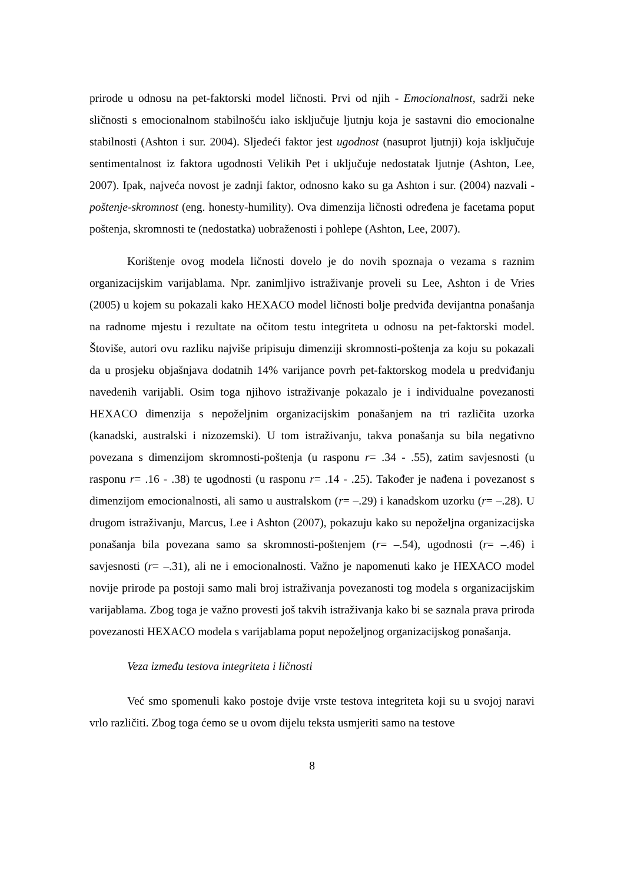prirode u odnosu na pet-faktorski model ličnosti. Prvi od njih - Emocionalnost, sadrži neke sličnosti s emocionalnom stabilnošću iako isključuje ljutnju koja je sastavni dio emocionalne stabilnosti (Ashton i sur. 2004). Sljedeći faktor jest ugodnost (nasuprot ljutnji) koja isključuje sentimentalnost iz faktora ugodnosti Velikih Pet i uključuje nedostatak ljutnje (Ashton, Lee, 2007). Ipak, najveća novost je zadnji faktor, odnosno kako su ga Ashton i sur. (2004) nazvali - poštenje-skromnost (eng. honesty-humility). Ova dimenzija ličnosti određena je facetama poput poštenja, skromnosti te (nedostatka) uobraženosti i pohlepe (Ashton, Lee, 2007).
Korištenje ovog modela ličnosti dovelo je do novih spoznaja o vezama s raznim organizacijskim varijablama. Npr. zanimljivo istraživanje proveli su Lee, Ashton i de Vries (2005) u kojem su pokazali kako HEXACO model ličnosti bolje predviđa devijantna ponašanja na radnome mjestu i rezultate na očitom testu integriteta u odnosu na pet-faktorski model. Štoviše, autori ovu razliku najviše pripisuju dimenziji skromnosti-poštenja za koju su pokazali da u prosjeku objašnjava dodatnih 14% varijance povrh pet-faktorskog modela u predviđanju navedenih varijabli. Osim toga njihovo istraživanje pokazalo je i individualne povezanosti HEXACO dimenzija s nepoželjnim organizacijskim ponašanjem na tri različita uzorka (kanadski, australski i nizozemski). U tom istraživanju, takva ponašanja su bila negativno povezana s dimenzijom skromnosti-poštenja (u rasponu r= .34 - .55), zatim savjesnosti (u rasponu r= .16 - .38) te ugodnosti (u rasponu r= .14 - .25). Također je nađena i povezanost s dimenzijom emocionalnosti, ali samo u australskom (r= –.29) i kanadskom uzorku (r= –.28). U drugom istraživanju, Marcus, Lee i Ashton (2007), pokazuju kako su nepoželjna organizacijska ponašanja bila povezana samo sa skromnosti-poštenjem (r= –.54), ugodnosti (r= –.46) i savjesnosti (r= –.31), ali ne i emocionalnosti. Važno je napomenuti kako je HEXACO model novije prirode pa postoji samo mali broj istraživanja povezanosti tog modela s organizacijskim varijablama. Zbog toga je važno provesti još takvih istraživanja kako bi se saznala prava priroda povezanosti HEXACO modela s varijablama poput nepoželjnog organizacijskog ponašanja.
Veza između testova integriteta i ličnosti
Već smo spomenuli kako postoje dvije vrste testova integriteta koji su u svojoj naravi vrlo različiti. Zbog toga ćemo se u ovom dijelu teksta usmjeriti samo na testove
8